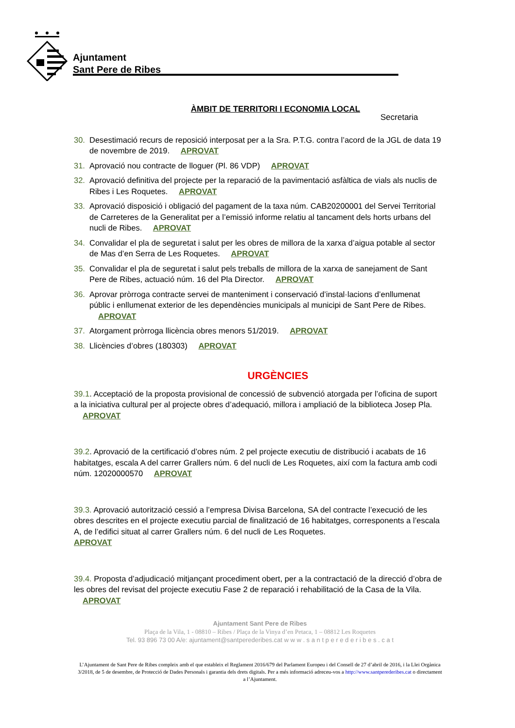Ajuntament
Sant Pere de Ribes
Secretaria
ÀMBIT DE TERRITORI I ECONOMIA LOCAL
30. Desestimació recurs de reposició interposat per a la Sra. P.T.G. contra l’acord de la JGL de data 19 de novembre de 2019. APROVAT
31. Aprovació nou contracte de lloguer (Pl. 86 VDP) APROVAT
32. Aprovació definitiva del projecte per la reparació de la pavimentació asfàltica de vials als nuclis de Ribes i Les Roquetes. APROVAT
33. Aprovació disposició i obligació del pagament de la taxa núm. CAB20200001 del Servei Territorial de Carreteres de la Generalitat per a l’emissió informe relatiu al tancament dels horts urbans del nucli de Ribes. APROVAT
34. Convalidar el pla de seguretat i salut per les obres de millora de la xarxa d’aigua potable al sector de Mas d’en Serra de Les Roquetes. APROVAT
35. Convalidar el pla de seguretat i salut pels treballs de millora de la xarxa de sanejament de Sant Pere de Ribes, actuació núm. 16 del Pla Director. APROVAT
36. Aprovar pròrroga contracte servei de manteniment i conservació d’instal·lacions d’enllumenat públic i enllumenat exterior de les dependències municipals al municipi de Sant Pere de Ribes. APROVAT
37. Atorgament pròrroga llicència obres menors 51/2019. APROVAT
38. Llicències d’obres (180303) APROVAT
URGÈNCIES
39.1. Acceptació de la proposta provisional de concessió de subvenció atorgada per l’oficina de suport a la iniciativa cultural per al projecte obres d’adequació, millora i ampliació de la biblioteca Josep Pla. APROVAT
39.2. Aprovació de la certificació d’obres núm. 2 pel projecte executiu de distribució i acabats de 16 habitatges, escala A del carrer Grallers núm. 6 del nucli de Les Roquetes, així com la factura amb codi núm. 12020000570 APROVAT
39.3. Aprovació autorització cessió a l’empresa Divisa Barcelona, SA del contracte l’execució de les obres descrites en el projecte executiu parcial de finalització de 16 habitatges, corresponents a l’escala A, de l’edifici situat al carrer Grallers núm. 6 del nucli de Les Roquetes.
APROVAT
39.4. Proposta d’adjudicació mitjançant procediment obert, per a la contractació de la direcció d’obra de les obres del revisat del projecte executiu Fase 2 de reparació i rehabilitació de la Casa de la Vila. APROVAT
Ajuntament Sant Pere de Ribes
Plaça de la Vila, 1 - 08810 – Ribes / Plaça de la Vinya d’en Petaca, 1 – 08812 Les Roquetes
Tel. 93 896 73 00 A/e: ajuntament@santperederibes.cat w w w . s a n t p e r e d e r i b e s . c a t
L’Ajuntament de Sant Pere de Ribes compleix amb el que estableix el Reglament 2016/679 del Parlament Europeu i del Consell de 27 d’abril de 2016, i la Llei Orgànica 3/2018, de 5 de desembre, de Protecció de Dades Personals i garantia dels drets digitals. Per a més informació adreceu-vos a http://www.santperederibes.cat o directament a l’Ajuntament.